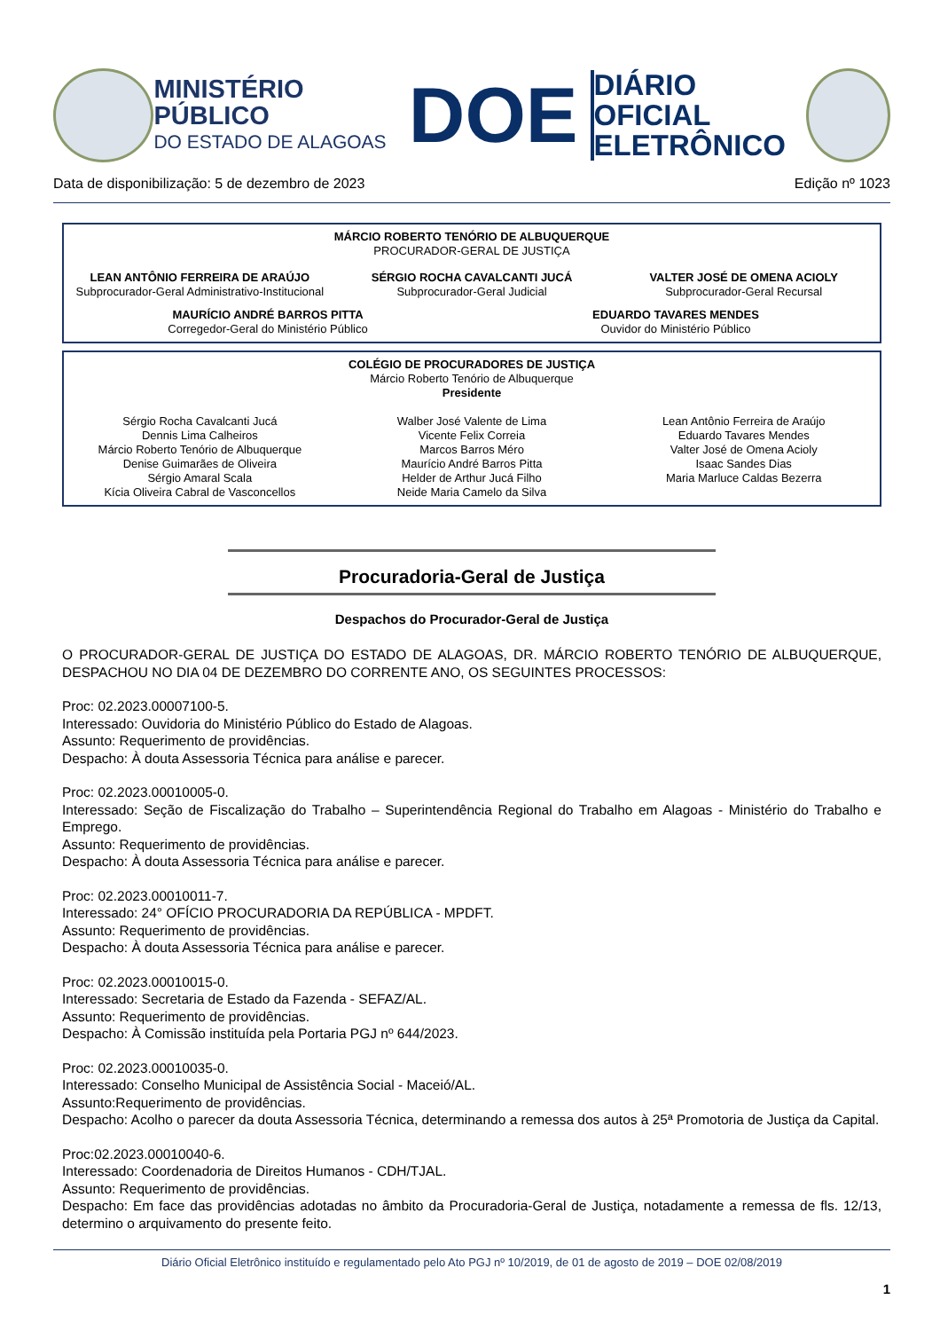MINISTÉRIO PÚBLICO
DO ESTADO DE ALAGOAS
DOE
DIÁRIO OFICIAL
ELETRÔNICO
Data de disponibilização: 5 de dezembro de 2023 Edição nº 1023
MÁRCIO ROBERTO TENÓRIO DE ALBUQUERQUE
PROCURADOR-GERAL DE JUSTIÇA
LEAN ANTÔNIO FERREIRA DE ARAÚJO
Subprocurador-Geral Administrativo-Institucional
SÉRGIO ROCHA CAVALCANTI JUCÁ
Subprocurador-Geral Judicial
VALTER JOSÉ DE OMENA ACIOLY
Subprocurador-Geral Recursal
MAURÍCIO ANDRÉ BARROS PITTA
Corregedor-Geral do Ministério Público
EDUARDO TAVARES MENDES
Ouvidor do Ministério Público
COLÉGIO DE PROCURADORES DE JUSTIÇA
Márcio Roberto Tenório de Albuquerque
Presidente
Sérgio Rocha Cavalcanti Jucá
Dennis Lima Calheiros
Márcio Roberto Tenório de Albuquerque
Denise Guimarães de Oliveira
Sérgio Amaral Scala
Kícia Oliveira Cabral de Vasconcellos
Walber José Valente de Lima
Vicente Felix Correia
Marcos Barros Méro
Maurício André Barros Pitta
Helder de Arthur Jucá Filho
Neide Maria Camelo da Silva
Lean Antônio Ferreira de Araújo
Eduardo Tavares Mendes
Valter José de Omena Acioly
Isaac Sandes Dias
Maria Marluce Caldas Bezerra
Procuradoria-Geral de Justiça
Despachos do Procurador-Geral de Justiça
O PROCURADOR-GERAL DE JUSTIÇA DO ESTADO DE ALAGOAS, DR. MÁRCIO ROBERTO TENÓRIO DE ALBUQUERQUE, DESPACHOU NO DIA 04 DE DEZEMBRO DO CORRENTE ANO, OS SEGUINTES PROCESSOS:
Proc: 02.2023.00007100-5.
Interessado: Ouvidoria do Ministério Público do Estado de Alagoas.
Assunto: Requerimento de providências.
Despacho: À douta Assessoria Técnica para análise e parecer.
Proc: 02.2023.00010005-0.
Interessado: Seção de Fiscalização do Trabalho – Superintendência Regional do Trabalho em Alagoas - Ministério do Trabalho e Emprego.
Assunto: Requerimento de providências.
Despacho: À douta Assessoria Técnica para análise e parecer.
Proc: 02.2023.00010011-7.
Interessado: 24° OFÍCIO PROCURADORIA DA REPÚBLICA - MPDFT.
Assunto: Requerimento de providências.
Despacho: À douta Assessoria Técnica para análise e parecer.
Proc: 02.2023.00010015-0.
Interessado: Secretaria de Estado da Fazenda - SEFAZ/AL.
Assunto: Requerimento de providências.
Despacho: À Comissão instituída pela Portaria PGJ nº 644/2023.
Proc: 02.2023.00010035-0.
Interessado: Conselho Municipal de Assistência Social - Maceió/AL.
Assunto:Requerimento de providências.
Despacho: Acolho o parecer da douta Assessoria Técnica, determinando a remessa dos autos à 25ª Promotoria de Justiça da Capital.
Proc:02.2023.00010040-6.
Interessado: Coordenadoria de Direitos Humanos - CDH/TJAL.
Assunto: Requerimento de providências.
Despacho: Em face das providências adotadas no âmbito da Procuradoria-Geral de Justiça, notadamente a remessa de fls. 12/13, determino o arquivamento do presente feito.
Diário Oficial Eletrônico instituído e regulamentado pelo Ato PGJ nº 10/2019, de 01 de agosto de 2019 – DOE 02/08/2019
1